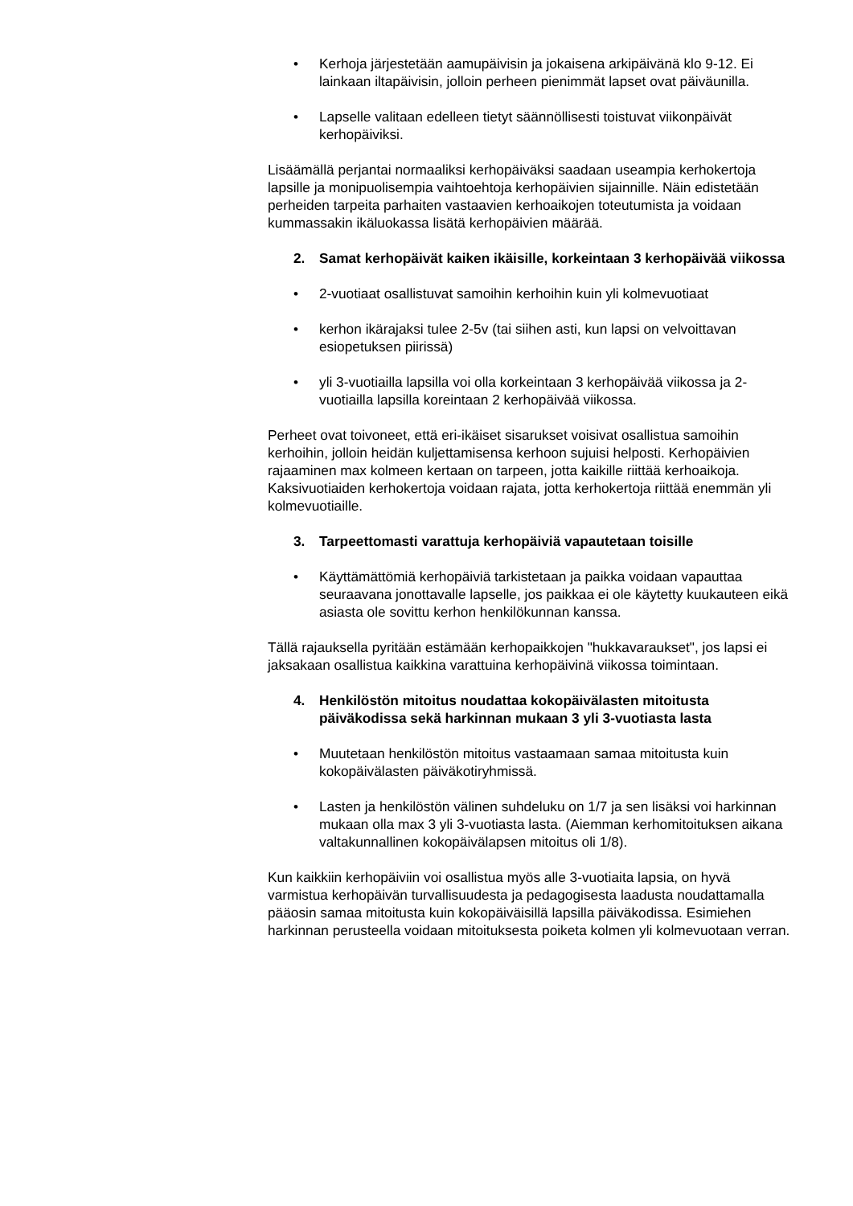• Kerhoja järjestetään aamupäivisin ja jokaisena arkipäivänä klo 9-12. Ei lainkaan iltapäivisin, jolloin perheen pienimmät lapset ovat päiväunilla.
• Lapselle valitaan edelleen tietyt säännöllisesti toistuvat viikonpäivät kerhopäiviksi.
Lisäämällä perjantai normaaliksi kerhopäiväksi saadaan useampia kerhokertoja lapsille ja monipuolisempia vaihtoehtoja kerhopäivien sijainnille. Näin edistetään perheiden tarpeita parhaiten vastaavien kerhoaikojen toteutumista ja voidaan kummassakin ikäluokassa lisätä kerhopäivien määrää.
2. Samat kerhopäivät kaiken ikäisille, korkeintaan 3 kerhopäivää viikossa
• 2-vuotiaat osallistuvat samoihin kerhoihin kuin yli kolmevuotiaat
• kerhon ikärajaksi tulee 2-5v (tai siihen asti, kun lapsi on velvoittavan esiopetuksen piirissä)
• yli 3-vuotiailla lapsilla voi olla korkeintaan 3 kerhopäivää viikossa ja 2-vuotiailla lapsilla koreintaan 2 kerhopäivää viikossa.
Perheet ovat toivoneet, että eri-ikäiset sisarukset voisivat osallistua samoihin kerhoihin, jolloin heidän kuljettamisensa kerhoon sujuisi helposti. Kerhopäivien rajaaminen max kolmeen kertaan on tarpeen, jotta kaikille riittää kerhoaikoja. Kaksivuotiaiden kerhokertoja voidaan rajata, jotta kerhokertoja riittää enemmän yli kolmevuotiaille.
3. Tarpeettomasti varattuja kerhopäiviä vapautetaan toisille
• Käyttämättömiä kerhopäiviä tarkistetaan ja paikka voidaan vapauttaa seuraavana jonottavalle lapselle, jos paikkaa ei ole käytetty kuukauteen eikä asiasta ole sovittu kerhon henkilökunnan kanssa.
Tällä rajauksella pyritään estämään kerhopaikkojen "hukkavaraukset", jos lapsi ei jaksakaan osallistua kaikkina varattuina kerhopäivinä viikossa toimintaan.
4. Henkilöstön mitoitus noudattaa kokopäivälasten mitoitusta päiväkodissa sekä harkinnan mukaan 3 yli 3-vuotiasta lasta
• Muutetaan henkilöstön mitoitus vastaamaan samaa mitoitusta kuin kokopäivälasten päiväkotiryhmissä.
• Lasten ja henkilöstön välinen suhdeluku on 1/7 ja sen lisäksi voi harkinnan mukaan olla max 3 yli 3-vuotiasta lasta. (Aiemman kerhomitoituksen aikana valtakunnallinen kokopäivälapsen mitoitus oli 1/8).
Kun kaikkiin kerhopäiviin voi osallistua myös alle 3-vuotiaita lapsia, on hyvä varmistua kerhopäivän turvallisuudesta ja pedagogisesta laadusta noudattamalla pääosin samaa mitoitusta kuin kokopäiväisillä lapsilla päiväkodissa. Esimiehen harkinnan perusteella voidaan mitoituksesta poiketa kolmen yli kolmevuotaan verran.